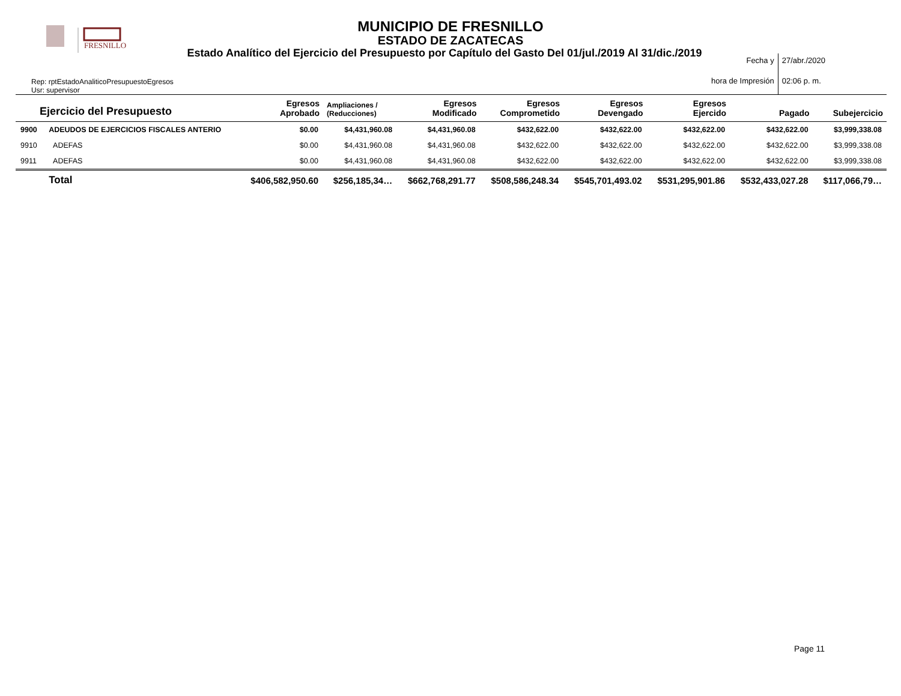FRESNILLO
MUNICIPIO DE FRESNILLO
ESTADO DE ZACATECAS
Estado Analítico del Ejercicio del Presupuesto por Capítulo del Gasto Del 01/jul./2019 Al 31/dic./2019
Rep: rptEstadoAnaliticoPresupuestoEgresos
Usr: supervisor
Fecha y
27/abr./2020
hora de Impresión
02:06 p. m.
| Ejercicio del Presupuesto | | Egresos Aprobado | Ampliaciones / (Reducciones) | Egresos Modificado | Egresos Comprometido | Egresos Devengado | Egresos Ejercido | Pagado | Subejercicio |
| --- | --- | --- | --- | --- | --- | --- | --- | --- | --- |
| 9900 | ADEUDOS DE EJERCICIOS FISCALES ANTERIO | $0.00 | $4,431,960.08 | $4,431,960.08 | $432,622.00 | $432,622.00 | $432,622.00 | $432,622.00 | $3,999,338.08 |
| 9910 | ADEFAS | $0.00 | $4,431,960.08 | $4,431,960.08 | $432,622.00 | $432,622.00 | $432,622.00 | $432,622.00 | $3,999,338.08 |
| 9911 | ADEFAS | $0.00 | $4,431,960.08 | $4,431,960.08 | $432,622.00 | $432,622.00 | $432,622.00 | $432,622.00 | $3,999,338.08 |
| | Total | $406,582,950.60 | $256,185,34… | $662,768,291.77 | $508,586,248.34 | $545,701,493.02 | $531,295,901.86 | $532,433,027.28 | $117,066,79… |
Page 11